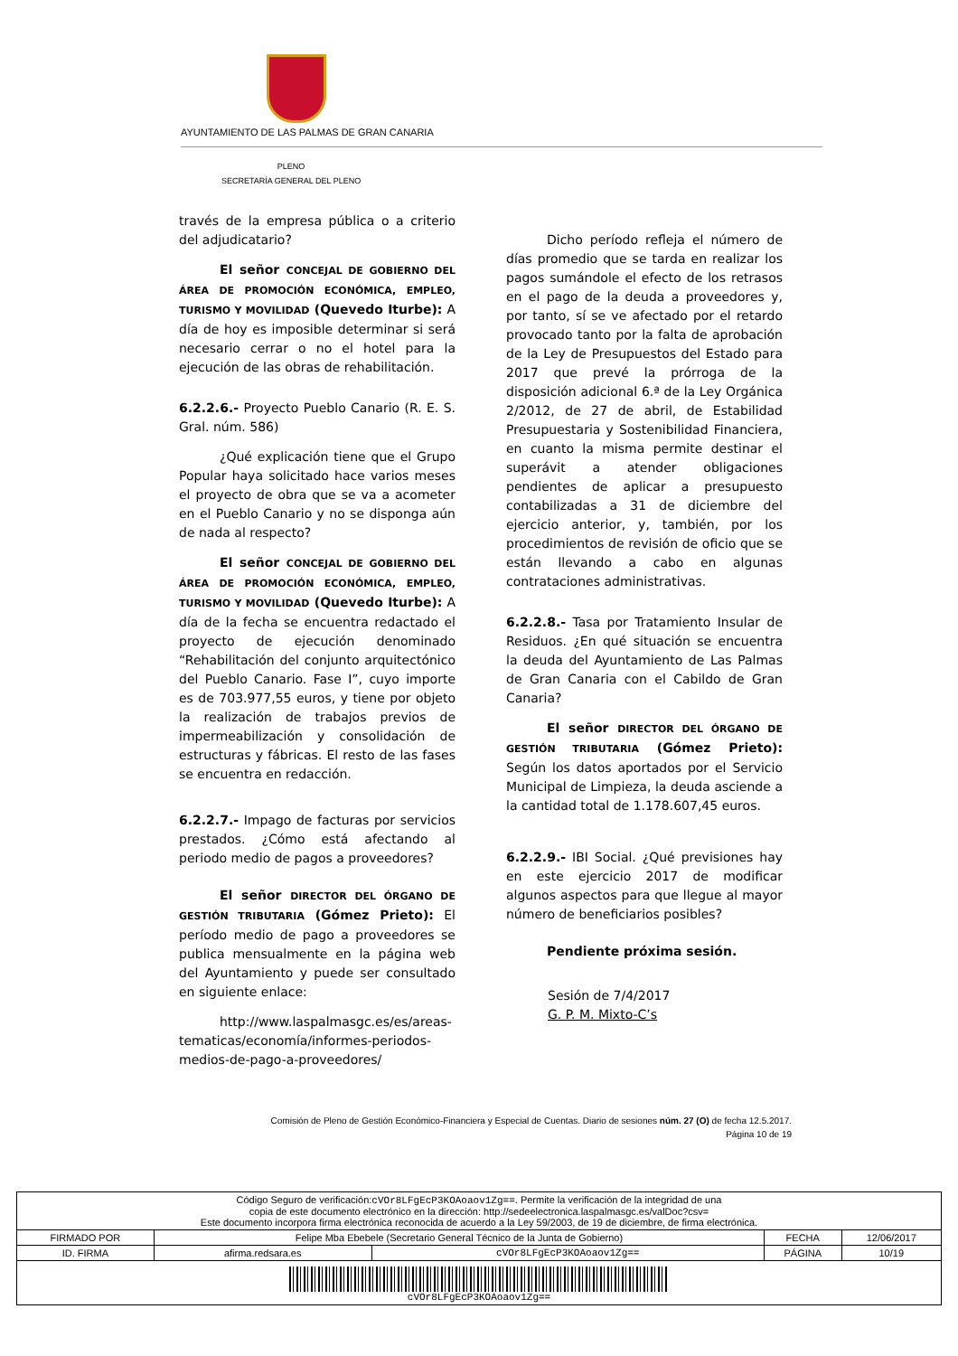AYUNTAMIENTO DE LAS PALMAS DE GRAN CANARIA
PLENO
SECRETARÍA GENERAL DEL PLENO
través de la empresa pública o a criterio del adjudicatario?
El señor CONCEJAL DE GOBIERNO DEL ÁREA DE PROMOCIÓN ECONÓMICA, EMPLEO, TURISMO Y MOVILIDAD (Quevedo Iturbe): A día de hoy es imposible determinar si será necesario cerrar o no el hotel para la ejecución de las obras de rehabilitación.
6.2.2.6.- Proyecto Pueblo Canario (R. E. S. Gral. núm. 586)
¿Qué explicación tiene que el Grupo Popular haya solicitado hace varios meses el proyecto de obra que se va a acometer en el Pueblo Canario y no se disponga aún de nada al respecto?
El señor CONCEJAL DE GOBIERNO DEL ÁREA DE PROMOCIÓN ECONÓMICA, EMPLEO, TURISMO Y MOVILIDAD (Quevedo Iturbe): A día de la fecha se encuentra redactado el proyecto de ejecución denominado “Rehabilitación del conjunto arquitectónico del Pueblo Canario. Fase I”, cuyo importe es de 703.977,55 euros, y tiene por objeto la realización de trabajos previos de impermeabilización y consolidación de estructuras y fábricas. El resto de las fases se encuentra en redacción.
6.2.2.7.- Impago de facturas por servicios prestados. ¿Cómo está afectando al periodo medio de pagos a proveedores?
El señor DIRECTOR DEL ÓRGANO DE GESTIÓN TRIBUTARIA (Gómez Prieto): El período medio de pago a proveedores se publica mensualmente en la página web del Ayuntamiento y puede ser consultado en siguiente enlace:
http://www.laspalmasgc.es/es/areas-tematicas/economía/informes-periodos-medios-de-pago-a-proveedores/
Dicho período refleja el número de días promedio que se tarda en realizar los pagos sumándole el efecto de los retrasos en el pago de la deuda a proveedores y, por tanto, sí se ve afectado por el retardo provocado tanto por la falta de aprobación de la Ley de Presupuestos del Estado para 2017 que prevé la prórroga de la disposición adicional 6.ª de la Ley Orgánica 2/2012, de 27 de abril, de Estabilidad Presupuestaria y Sostenibilidad Financiera, en cuanto la misma permite destinar el superávit a atender obligaciones pendientes de aplicar a presupuesto contabilizadas a 31 de diciembre del ejercicio anterior, y, también, por los procedimientos de revisión de oficio que se están llevando a cabo en algunas contrataciones administrativas.
6.2.2.8.- Tasa por Tratamiento Insular de Residuos. ¿En qué situación se encuentra la deuda del Ayuntamiento de Las Palmas de Gran Canaria con el Cabildo de Gran Canaria?
El señor DIRECTOR DEL ÓRGANO DE GESTIÓN TRIBUTARIA (Gómez Prieto): Según los datos aportados por el Servicio Municipal de Limpieza, la deuda asciende a la cantidad total de 1.178.607,45 euros.
6.2.2.9.- IBI Social. ¿Qué previsiones hay en este ejercicio 2017 de modificar algunos aspectos para que llegue al mayor número de beneficiarios posibles?
Pendiente próxima sesión.
Sesión de 7/4/2017
G. P. M. Mixto-C’s
Comisión de Pleno de Gestión Económico-Financiera y Especial de Cuentas. Diario de sesiones núm. 27 (O) de fecha 12.5.2017.
Página 10 de 19
| Código Seguro de verificación: cVOr8LFgEcP3KOAoaov1Zg== . Permite la verificación de la integridad de una copia de este documento electrónico en la dirección: http://sedeelectronica.laspalmasgc.es/valDoc?csv= Este documento incorpora firma electrónica reconocida de acuerdo a la Ley 59/2003, de 19 de diciembre, de firma electrónica. | | | | |
| FIRMADO POR | Felipe Mba Ebebele (Secretario General Técnico de la Junta de Gobierno) | | FECHA | 12/06/2017 |
| ID. FIRMA | afirma.redsara.es | cVOr8LFgEcP3KOAoaov1Zg== | PÁGINA | 10/19 |
| cVOr8LFgEcP3KOAoaov1Zg== | | | | |